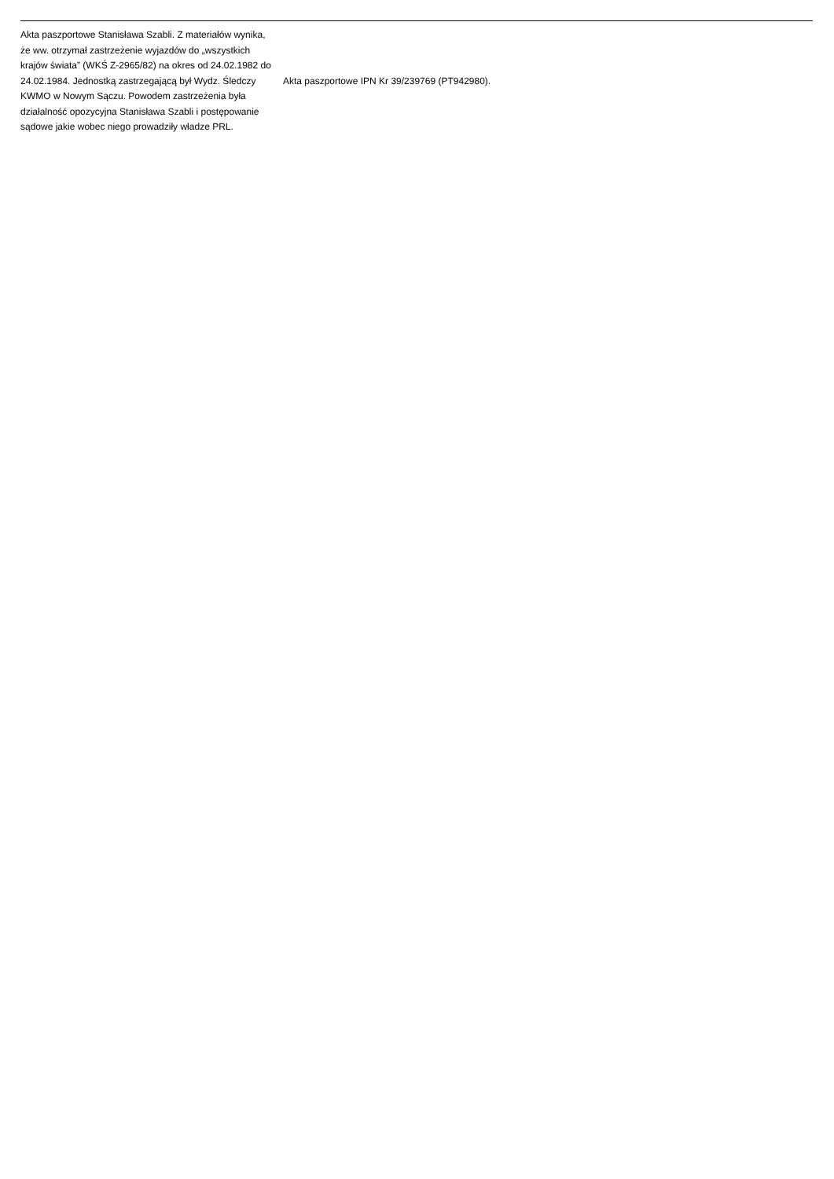| Akta paszportowe Stanisława Szabli. Z materiałów wynika, że ww. otrzymał zastrzeżenie wyjazdów do „wszystkich krajów świata” (WKŚ Z-2965/82) na okres od 24.02.1982 do 24.02.1984. Jednostką zastrzegającą był Wydz. Śledczy KWMO w Nowym Sączu. Powodem zastrzeżenia była działalność opozycyjna Stanisława Szabli i postępowanie sądowe jakie wobec niego prowadziły władze PRL. | Akta paszportowe IPN Kr 39/239769 (PT942980). |